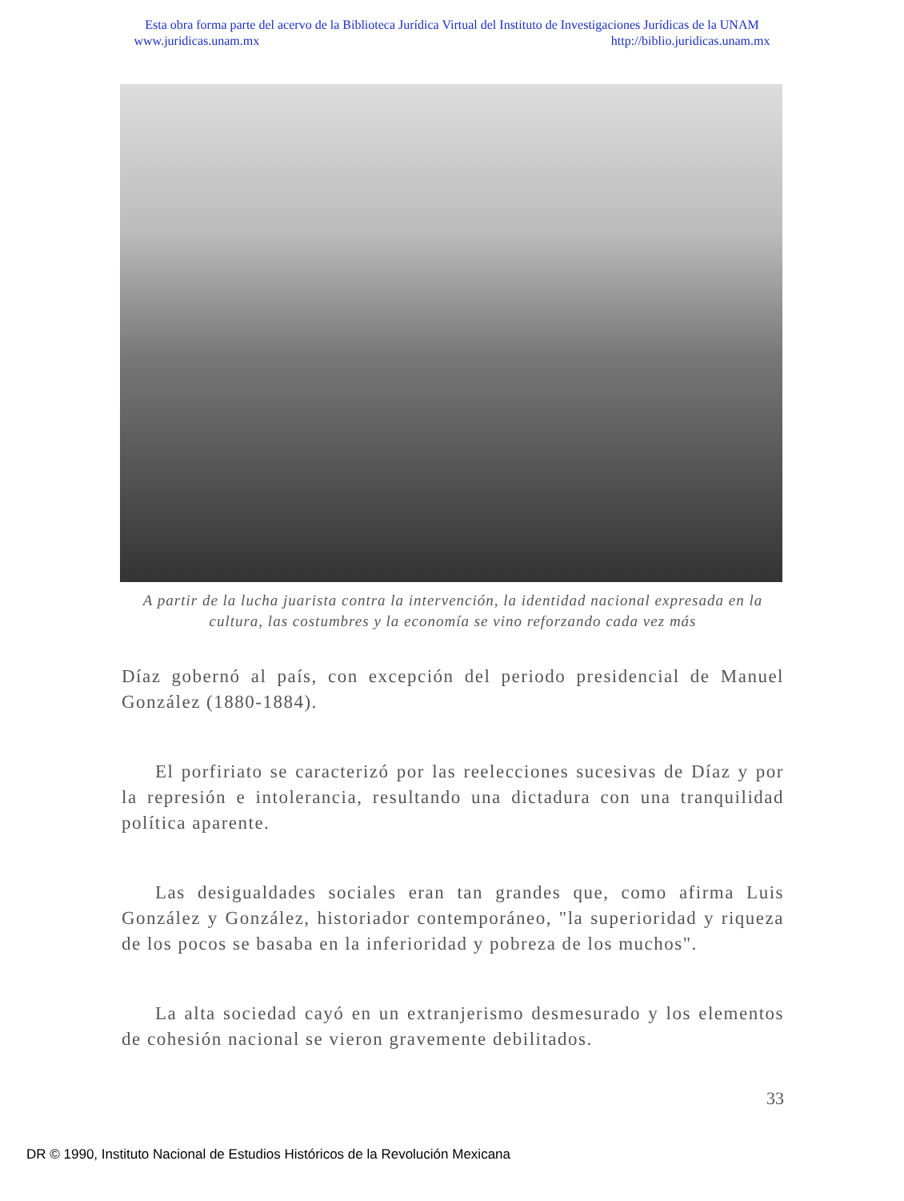Esta obra forma parte del acervo de la Biblioteca Jurídica Virtual del Instituto de Investigaciones Jurídicas de la UNAM
www.juridicas.unam.mx http://biblio.juridicas.unam.mx
A partir de la lucha juarista contra la intervención, la identidad nacional expresada en la cultura, las costumbres y la economía se vino reforzando cada vez más
Díaz gobernó al país, con excepción del periodo presidencial de Manuel González (1880-1884).
El porfiriato se caracterizó por las reelecciones sucesivas de Díaz y por la represión e intolerancia, resultando una dictadura con una tranquilidad política aparente.
Las desigualdades sociales eran tan grandes que, como afirma Luis González y González, historiador contemporáneo, "la superioridad y riqueza de los pocos se basaba en la inferioridad y pobreza de los muchos".
La alta sociedad cayó en un extranjerismo desmesurado y los elementos de cohesión nacional se vieron gravemente debilitados.
33
DR © 1990, Instituto Nacional de Estudios Históricos de la Revolución Mexicana